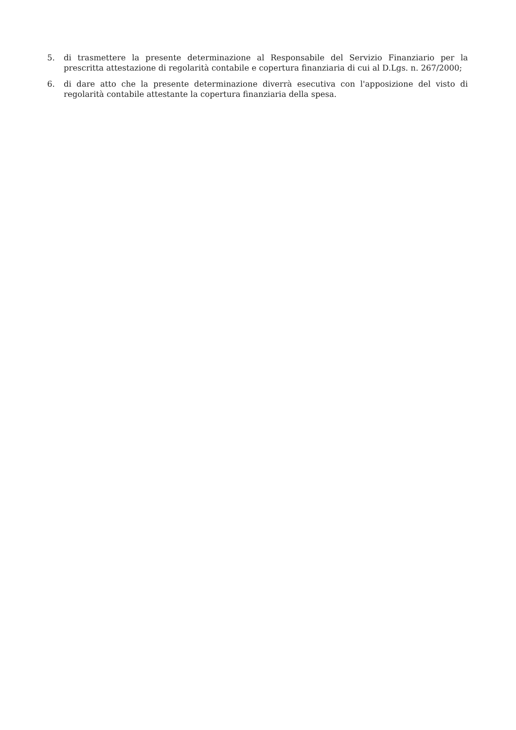5. di trasmettere la presente determinazione al Responsabile del Servizio Finanziario per la prescritta attestazione di regolarità contabile e copertura finanziaria di cui al D.Lgs. n. 267/2000;
6. di dare atto che la presente determinazione diverrà esecutiva con l'apposizione del visto di regolarità contabile attestante la copertura finanziaria della spesa.